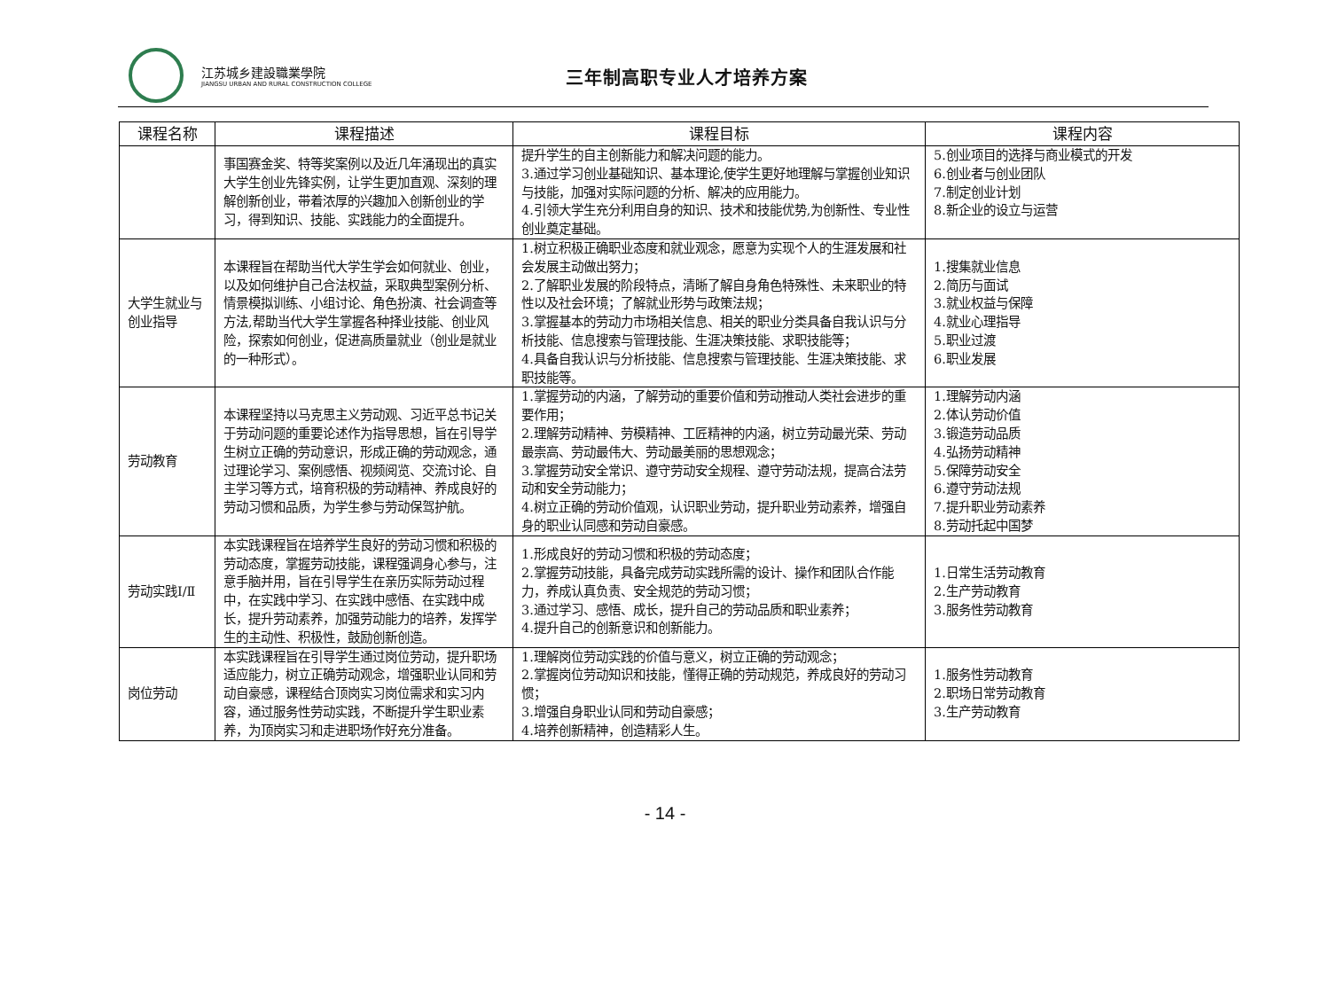江苏城乡建設職業學院
JIANGSU URBAN AND RURAL CONSTRUCTION COLLEGE
三年制高职专业人才培养方案
| 课程名称 | 课程描述 | 课程目标 | 课程内容 |
| --- | --- | --- | --- |
| | 事国赛金奖、特等奖案例以及近几年涌现出的真实大学生创业先锋实例，让学生更加直观、深刻的理解创新创业，带着浓厚的兴趣加入创新创业的学习，得到知识、技能、实践能力的全面提升。 | 提升学生的自主创新能力和解决问题的能力。 3.通过学习创业基础知识、基本理论,使学生更好地理解与掌握创业知识与技能，加强对实际问题的分析、解决的应用能力。 4.引领大学生充分利用自身的知识、技术和技能优势,为创新性、专业性创业奠定基础。 | 5.创业项目的选择与商业模式的开发 6.创业者与创业团队 7.制定创业计划 8.新企业的设立与运营 |
| 大学生就业与创业指导 | 本课程旨在帮助当代大学生学会如何就业、创业，以及如何维护自己合法权益，采取典型案例分析、情景模拟训练、小组讨论、角色扮演、社会调查等方法,帮助当代大学生掌握各种择业技能、创业风险，探索如何创业，促进高质量就业（创业是就业的一种形式）。 | 1.树立积极正确职业态度和就业观念，愿意为实现个人的生涯发展和社会发展主动做出努力； 2.了解职业发展的阶段特点，清晰了解自身角色特殊性、未来职业的特性以及社会环境；了解就业形势与政策法规； 3.掌握基本的劳动力市场相关信息、相关的职业分类具备自我认识与分析技能、信息搜索与管理技能、生涯决策技能、求职技能等； 4.具备自我认识与分析技能、信息搜索与管理技能、生涯决策技能、求职技能等。 | 1.搜集就业信息 2.简历与面试 3.就业权益与保障 4.就业心理指导 5.职业过渡 6.职业发展 |
| 劳动教育 | 本课程坚持以马克思主义劳动观、习近平总书记关于劳动问题的重要论述作为指导思想，旨在引导学生树立正确的劳动意识，形成正确的劳动观念，通过理论学习、案例感悟、视频阅览、交流讨论、自主学习等方式，培育积极的劳动精神、养成良好的劳动习惯和品质，为学生参与劳动保驾护航。 | 1.掌握劳动的内涵，了解劳动的重要价值和劳动推动人类社会进步的重要作用； 2.理解劳动精神、劳模精神、工匠精神的内涵，树立劳动最光荣、劳动最崇高、劳动最伟大、劳动最美丽的思想观念； 3.掌握劳动安全常识、遵守劳动安全规程、遵守劳动法规，提高合法劳动和安全劳动能力； 4.树立正确的劳动价值观，认识职业劳动，提升职业劳动素养，增强自身的职业认同感和劳动自豪感。 | 1.理解劳动内涵 2.体认劳动价值 3.锻造劳动品质 4.弘扬劳动精神 5.保障劳动安全 6.遵守劳动法规 7.提升职业劳动素养 8.劳动托起中国梦 |
| 劳动实践Ⅰ/Ⅱ | 本实践课程旨在培养学生良好的劳动习惯和积极的劳动态度，掌握劳动技能，课程强调身心参与，注意手脑并用，旨在引导学生在亲历实际劳动过程中，在实践中学习、在实践中感悟、在实践中成长，提升劳动素养，加强劳动能力的培养，发挥学生的主动性、积极性，鼓励创新创造。 | 1.形成良好的劳动习惯和积极的劳动态度； 2.掌握劳动技能，具备完成劳动实践所需的设计、操作和团队合作能力，养成认真负责、安全规范的劳动习惯； 3.通过学习、感悟、成长，提升自己的劳动品质和职业素养； 4.提升自己的创新意识和创新能力。 | 1.日常生活劳动教育 2.生产劳动教育 3.服务性劳动教育 |
| 岗位劳动 | 本实践课程旨在引导学生通过岗位劳动，提升职场适应能力，树立正确劳动观念，增强职业认同和劳动自豪感，课程结合顶岗实习岗位需求和实习内容，通过服务性劳动实践，不断提升学生职业素养，为顶岗实习和走进职场作好充分准备。 | 1.理解岗位劳动实践的价值与意义，树立正确的劳动观念； 2.掌握岗位劳动知识和技能，懂得正确的劳动规范，养成良好的劳动习惯； 3.增强自身职业认同和劳动自豪感； 4.培养创新精神，创造精彩人生。 | 1.服务性劳动教育 2.职场日常劳动教育 3.生产劳动教育 |
- 14 -